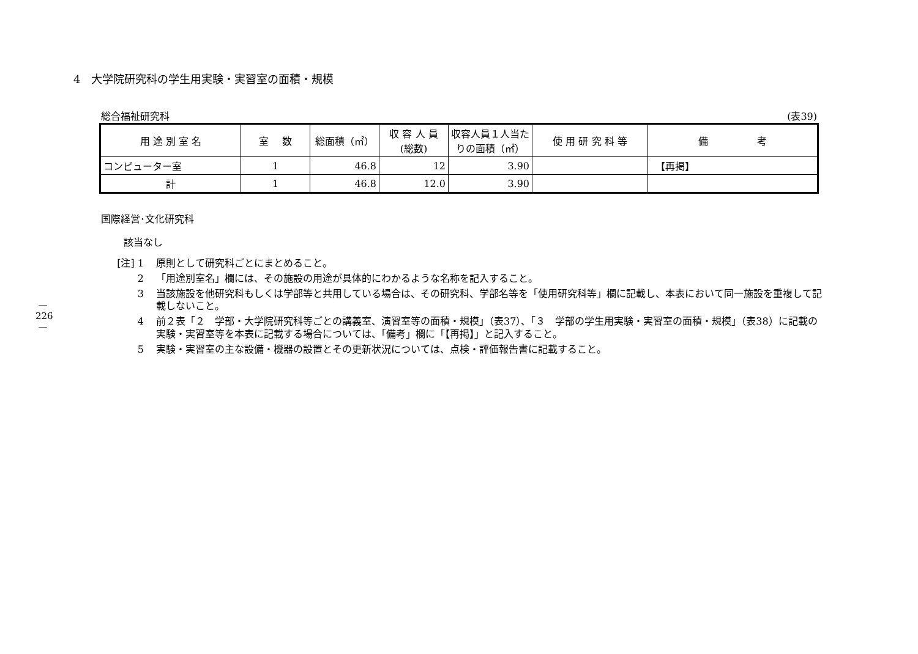—
226
—
4　大学院研究科の学生用実験・実習室の面積・規模
総合福祉研究科 (表39)
| 用 途 別 室 名 | 室 数 | 総面積（㎡） | 収 容 人 員 (総数) | 収容人員１人当たりの面積（㎡） | 使 用 研 究 科 等 | 備 考 |
| --- | --- | --- | --- | --- | --- | --- |
| コンピューター室 | 1 | 46.8 | 12 | 3.90 | | 【再掲】 |
| 計 | 1 | 46.8 | 12.0 | 3.90 | | |
国際経営･文化研究科
該当なし
[注] 1 原則として研究科ごとにまとめること。
2 「用途別室名」欄には、その施設の用途が具体的にわかるような名称を記入すること。
3 当該施設を他研究科もしくは学部等と共用している場合は、その研究科、学部名等を「使用研究科等」欄に記載し、本表において同一施設を重複して記載しないこと。
4 前２表「２　学部・大学院研究科等ごとの講義室、演習室等の面積・規模」（表37）、「３　学部の学生用実験・実習室の面積・規模」（表38）に記載の実験・実習室等を本表に記載する場合については、「備考」欄に「【再掲】」と記入すること。
5 実験・実習室の主な設備・機器の設置とその更新状況については、点検・評価報告書に記載すること。